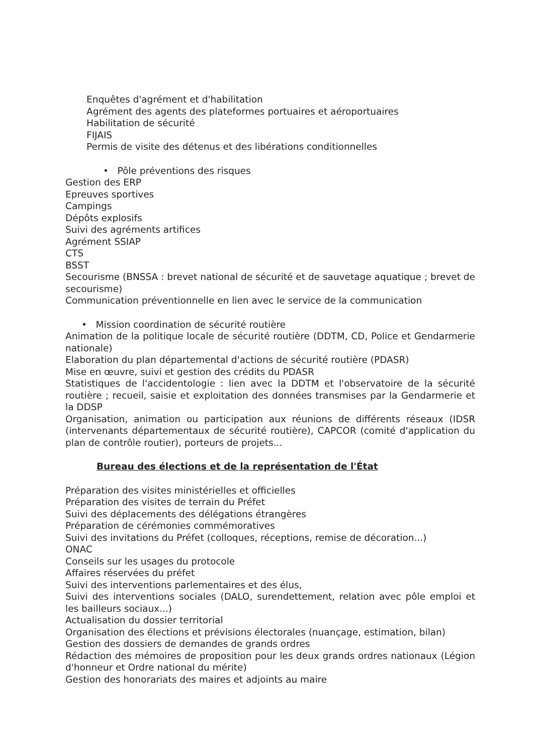Enquêtes d'agrément et d'habilitation
Agrément des agents des plateformes portuaires et aéroportuaires
Habilitation de sécurité
FIJAIS
Permis de visite des détenus et des libérations conditionnelles
• Pôle préventions des risques
Gestion des ERP
Epreuves sportives
Campings
Dépôts explosifs
Suivi des agréments artifices
Agrément SSIAP
CTS
BSST
Secourisme (BNSSA : brevet national de sécurité et de sauvetage aquatique ; brevet de secourisme)
Communication préventionnelle en lien avec le service de la communication
• Mission coordination de sécurité routière
Animation de la politique locale de sécurité routière (DDTM, CD, Police et Gendarmerie nationale)
Elaboration du plan départemental d'actions de sécurité routière (PDASR)
Mise en œuvre, suivi et gestion des crédits du PDASR
Statistiques de l'accidentologie : lien avec la DDTM et l'observatoire de la sécurité routière ; recueil, saisie et exploitation des données transmises par la Gendarmerie et la DDSP
Organisation, animation ou participation aux réunions de différents réseaux (IDSR (intervenants départementaux de sécurité routière), CAPCOR (comité d'application du plan de contrôle routier), porteurs de projets...
Bureau des élections et de la représentation de l'État
Préparation des visites ministérielles et officielles
Préparation des visites de terrain du Préfet
Suivi des déplacements des délégations étrangères
Préparation de cérémonies commémoratives
Suivi des invitations du Préfet (colloques, réceptions, remise de décoration...)
ONAC
Conseils sur les usages du protocole
Affaires réservées du préfet
Suivi des interventions parlementaires et des élus,
Suivi des interventions sociales (DALO, surendettement, relation avec pôle emploi et les bailleurs sociaux...)
Actualisation du dossier territorial
Organisation des élections et prévisions électorales (nuançage, estimation, bilan)
Gestion des dossiers de demandes de grands ordres
Rédaction des mémoires de proposition pour les deux grands ordres nationaux (Légion d'honneur et Ordre national du mérite)
Gestion des honorariats des maires et adjoints au maire